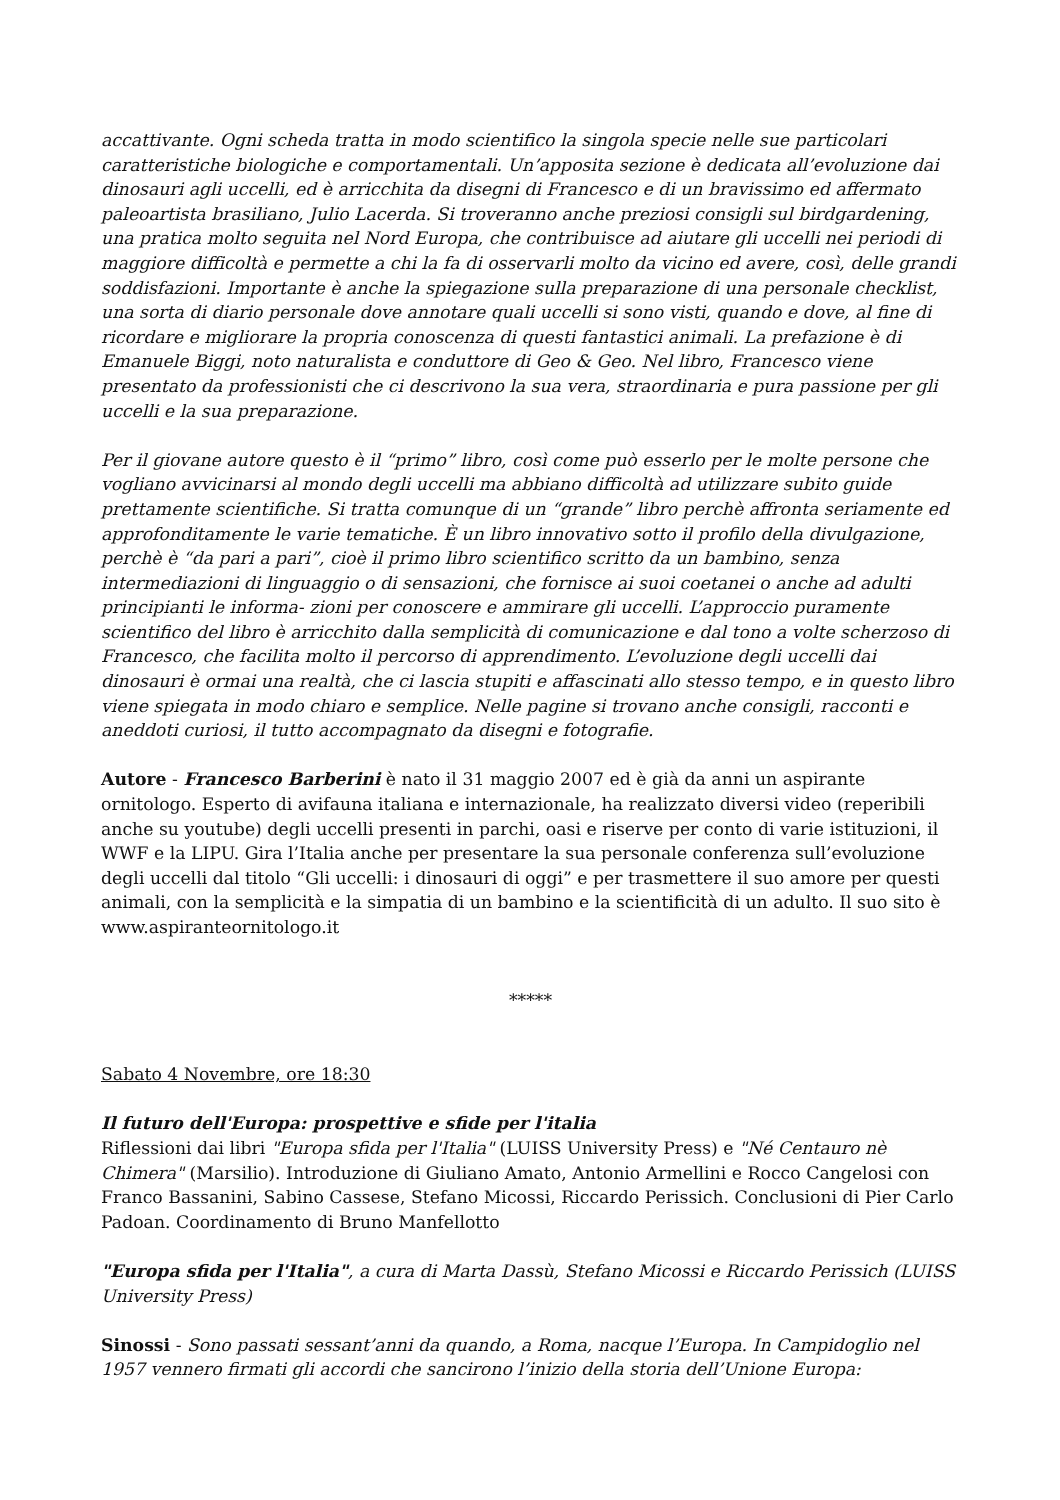accattivante. Ogni scheda tratta in modo scientifico la singola specie nelle sue particolari caratteristiche biologiche e comportamentali. Un’apposita sezione è dedicata all’evoluzione dai dinosauri agli uccelli, ed è arricchita da disegni di Francesco e di un bravissimo ed affermato paleoartista brasiliano, Julio Lacerda. Si troveranno anche preziosi consigli sul birdgardening, una pratica molto seguita nel Nord Europa, che contribuisce ad aiutare gli uccelli nei periodi di maggiore difficoltà e permette a chi la fa di osservarli molto da vicino ed avere, così, delle grandi soddisfazioni. Importante è anche la spiegazione sulla preparazione di una personale checklist, una sorta di diario personale dove annotare quali uccelli si sono visti, quando e dove, al fine di ricordare e migliorare la propria conoscenza di questi fantastici animali. La prefazione è di Emanuele Biggi, noto naturalista e conduttore di Geo & Geo. Nel libro, Francesco viene presentato da professionisti che ci descrivono la sua vera, straordinaria e pura passione per gli uccelli e la sua preparazione.
Per il giovane autore questo è il “primo” libro, così come può esserlo per le molte persone che vogliano avvicinarsi al mondo degli uccelli ma abbiano difficoltà ad utilizzare subito guide prettamente scientifiche. Si tratta comunque di un “grande” libro perchè affronta seriamente ed approfonditamente le varie tematiche. È un libro innovativo sotto il profilo della divulgazione, perchè è “da pari a pari”, cioè il primo libro scientifico scritto da un bambino, senza intermediazioni di linguaggio o di sensazioni, che fornisce ai suoi coetanei o anche ad adulti principianti le informa- zioni per conoscere e ammirare gli uccelli. L’approccio puramente scientifico del libro è arricchito dalla semplicità di comunicazione e dal tono a volte scherzoso di Francesco, che facilita molto il percorso di apprendimento. L’evoluzione degli uccelli dai dinosauri è ormai una realtà, che ci lascia stupiti e affascinati allo stesso tempo, e in questo libro viene spiegata in modo chiaro e semplice. Nelle pagine si trovano anche consigli, racconti e aneddoti curiosi, il tutto accompagnato da disegni e fotografie.
Autore - Francesco Barberini è nato il 31 maggio 2007 ed è già da anni un aspirante ornitologo. Esperto di avifauna italiana e internazionale, ha realizzato diversi video (reperibili anche su youtube) degli uccelli presenti in parchi, oasi e riserve per conto di varie istituzioni, il WWF e la LIPU. Gira l’Italia anche per presentare la sua personale conferenza sull’evoluzione degli uccelli dal titolo “Gli uccelli: i dinosauri di oggi” e per trasmettere il suo amore per questi animali, con la semplicità e la simpatia di un bambino e la scientificità di un adulto. Il suo sito è www.aspiranteornitologo.it
*****
Sabato 4 Novembre, ore 18:30
Il futuro dell'Europa: prospettive e sfide per l'italia
Riflessioni dai libri "Europa sfida per l'Italia" (LUISS University Press) e "Né Centauro nè Chimera" (Marsilio). Introduzione di Giuliano Amato, Antonio Armellini e Rocco Cangelosi con Franco Bassanini, Sabino Cassese, Stefano Micossi, Riccardo Perissich. Conclusioni di Pier Carlo Padoan. Coordinamento di Bruno Manfellotto
"Europa sfida per l'Italia", a cura di Marta Dassù, Stefano Micossi e Riccardo Perissich (LUISS University Press)
Sinossi - Sono passati sessant’anni da quando, a Roma, nacque l’Europa. In Campidoglio nel 1957 vennero firmati gli accordi che sancirono l’inizio della storia dell’Unione Europa: